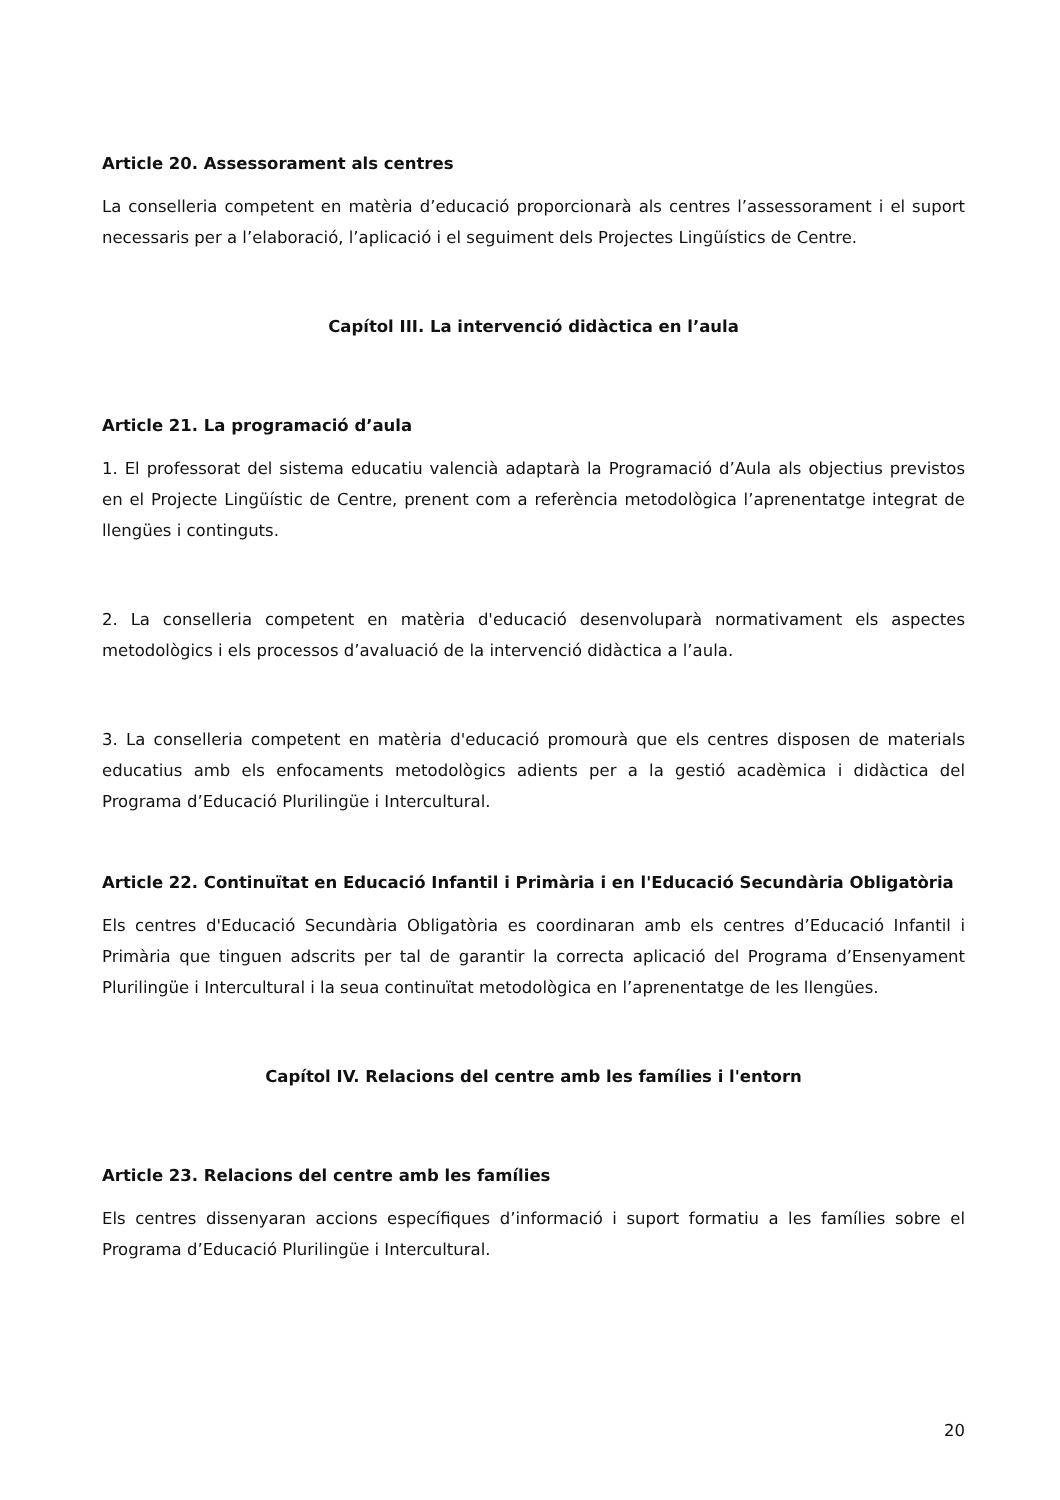Article 20. Assessorament als centres
La conselleria competent en matèria d’educació proporcionarà als centres l’assessorament i el suport necessaris per a l’elaboració, l’aplicació i el seguiment dels Projectes Lingüístics de Centre.
Capítol III. La intervenció didàctica en l’aula
Article 21. La programació d’aula
1. El professorat del sistema educatiu valencià adaptarà la Programació d’Aula als objectius previstos en el Projecte Lingüístic de Centre, prenent com a referència metodològica l’aprenentatge integrat de llengües i continguts.
2. La conselleria competent en matèria d'educació desenvoluparà normativament els aspectes metodològics i els processos d’avaluació de la intervenció didàctica a l’aula.
3. La conselleria competent en matèria d'educació promourà que els centres disposen de materials educatius amb els enfocaments metodològics adients per a la gestió acadèmica i didàctica del Programa d’Educació Plurilingüe i Intercultural.
Article 22. Continuïtat en Educació Infantil i Primària i en l'Educació Secundària Obligatòria
Els centres d'Educació Secundària Obligatòria es coordinaran amb els centres d’Educació Infantil i Primària que tinguen adscrits per tal de garantir la correcta aplicació del Programa d’Ensenyament Plurilingüe i Intercultural i la seua continuïtat metodològica en l’aprenentatge de les llengües.
Capítol IV. Relacions del centre amb les famílies i l'entorn
Article 23. Relacions del centre amb les famílies
Els centres dissenyaran accions específiques d’informació i suport formatiu a les famílies sobre el Programa d’Educació Plurilingüe i Intercultural.
20